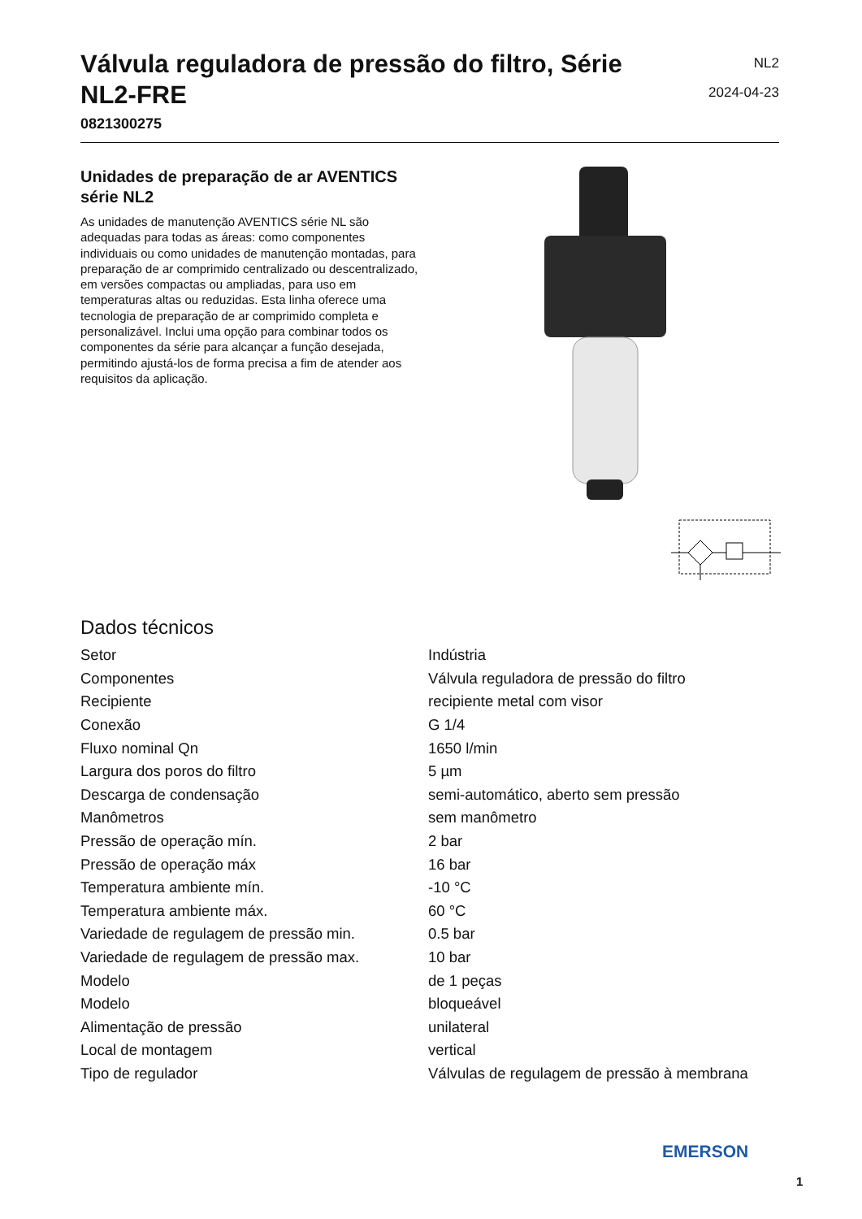Válvula reguladora de pressão do filtro, Série NL2-FRE
0821300275
NL2
2024-04-23
Unidades de preparação de ar AVENTICS série NL2
As unidades de manutenção AVENTICS série NL são adequadas para todas as áreas: como componentes individuais ou como unidades de manutenção montadas, para preparação de ar comprimido centralizado ou descentralizado, em versões compactas ou ampliadas, para uso em temperaturas altas ou reduzidas. Esta linha oferece uma tecnologia de preparação de ar comprimido completa e personalizável. Inclui uma opção para combinar todos os componentes da série para alcançar a função desejada, permitindo ajustá-los de forma precisa a fim de atender aos requisitos da aplicação.
Dados técnicos
| Setor | Indústria |
| Componentes | Válvula reguladora de pressão do filtro |
| Recipiente | recipiente metal com visor |
| Conexão | G 1/4 |
| Fluxo nominal Qn | 1650 l/min |
| Largura dos poros do filtro | 5 µm |
| Descarga de condensação | semi-automático, aberto sem pressão |
| Manômetros | sem manômetro |
| Pressão de operação mín. | 2 bar |
| Pressão de operação máx | 16 bar |
| Temperatura ambiente mín. | -10 °C |
| Temperatura ambiente máx. | 60 °C |
| Variedade de regulagem de pressão min. | 0.5 bar |
| Variedade de regulagem de pressão max. | 10 bar |
| Modelo | de 1 peças |
| Modelo | bloqueável |
| Alimentação de pressão | unilateral |
| Local de montagem | vertical |
| Tipo de regulador | Válvulas de regulagem de pressão à membrana |
EMERSON
1